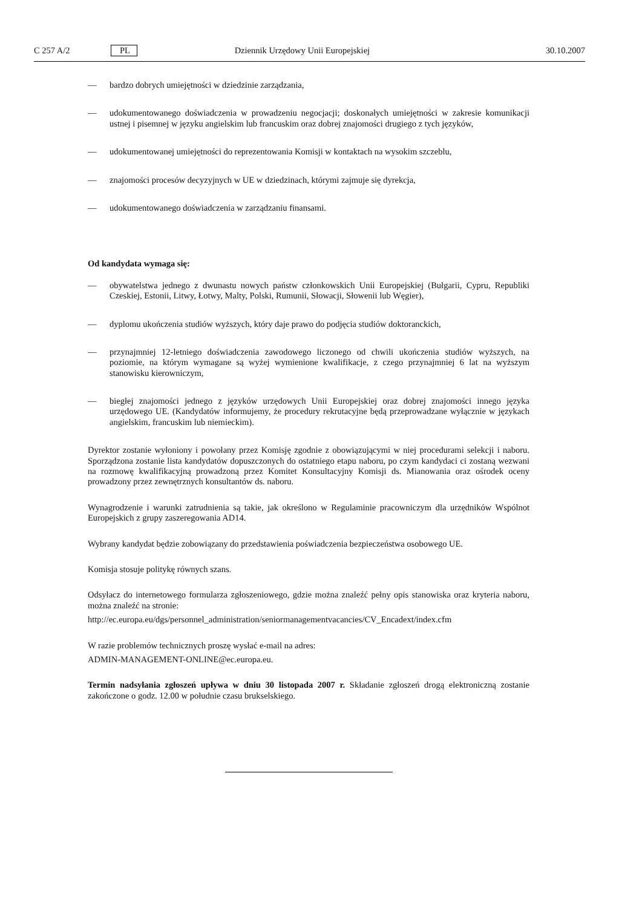C 257 A/2 PL Dziennik Urzędowy Unii Europejskiej 30.10.2007
— bardzo dobrych umiejętności w dziedzinie zarządzania,
— udokumentowanego doświadczenia w prowadzeniu negocjacji; doskonałych umiejętności w zakresie komunikacji ustnej i pisemnej w języku angielskim lub francuskim oraz dobrej znajomości drugiego z tych języków,
— udokumentowanej umiejętności do reprezentowania Komisji w kontaktach na wysokim szczeblu,
— znajomości procesów decyzyjnych w UE w dziedzinach, którymi zajmuje się dyrekcja,
— udokumentowanego doświadczenia w zarządzaniu finansami.
Od kandydata wymaga się:
— obywatelstwa jednego z dwunastu nowych państw członkowskich Unii Europejskiej (Bułgarii, Cypru, Republiki Czeskiej, Estonii, Litwy, Łotwy, Malty, Polski, Rumunii, Słowacji, Słowenii lub Węgier),
— dyplomu ukończenia studiów wyższych, który daje prawo do podjęcia studiów doktoranckich,
— przynajmniej 12-letniego doświadczenia zawodowego liczonego od chwili ukończenia studiów wyższych, na poziomie, na którym wymagane są wyżej wymienione kwalifikacje, z czego przynajmniej 6 lat na wyższym stanowisku kierowniczym,
— biegłej znajomości jednego z języków urzędowych Unii Europejskiej oraz dobrej znajomości innego języka urzędowego UE. (Kandydatów informujemy, że procedury rekrutacyjne będą przeprowadzane wyłącznie w językach angielskim, francuskim lub niemieckim).
Dyrektor zostanie wyłoniony i powołany przez Komisję zgodnie z obowiązującymi w niej procedurami selekcji i naboru. Sporządzona zostanie lista kandydatów dopuszczonych do ostatniego etapu naboru, po czym kandydaci ci zostaną wezwani na rozmowę kwalifikacyjną prowadzoną przez Komitet Konsultacyjny Komisji ds. Mianowania oraz ośrodek oceny prowadzony przez zewnętrznych konsultantów ds. naboru.
Wynagrodzenie i warunki zatrudnienia są takie, jak określono w Regulaminie pracowniczym dla urzędników Wspólnot Europejskich z grupy zaszeregowania AD14.
Wybrany kandydat będzie zobowiązany do przedstawienia poświadczenia bezpieczeństwa osobowego UE.
Komisja stosuje politykę równych szans.
Odsyłacz do internetowego formularza zgłoszeniowego, gdzie można znaleźć pełny opis stanowiska oraz kryteria naboru, można znaleźć na stronie:
http://ec.europa.eu/dgs/personnel_administration/seniormanagementvacancies/CV_Encadext/index.cfm
W razie problemów technicznych proszę wysłać e-mail na adres:
ADMIN-MANAGEMENT-ONLINE@ec.europa.eu.
Termin nadsyłania zgłoszeń upływa w dniu 30 listopada 2007 r. Składanie zgłoszeń drogą elektroniczną zostanie zakończone o godz. 12.00 w południe czasu brukselskiego.